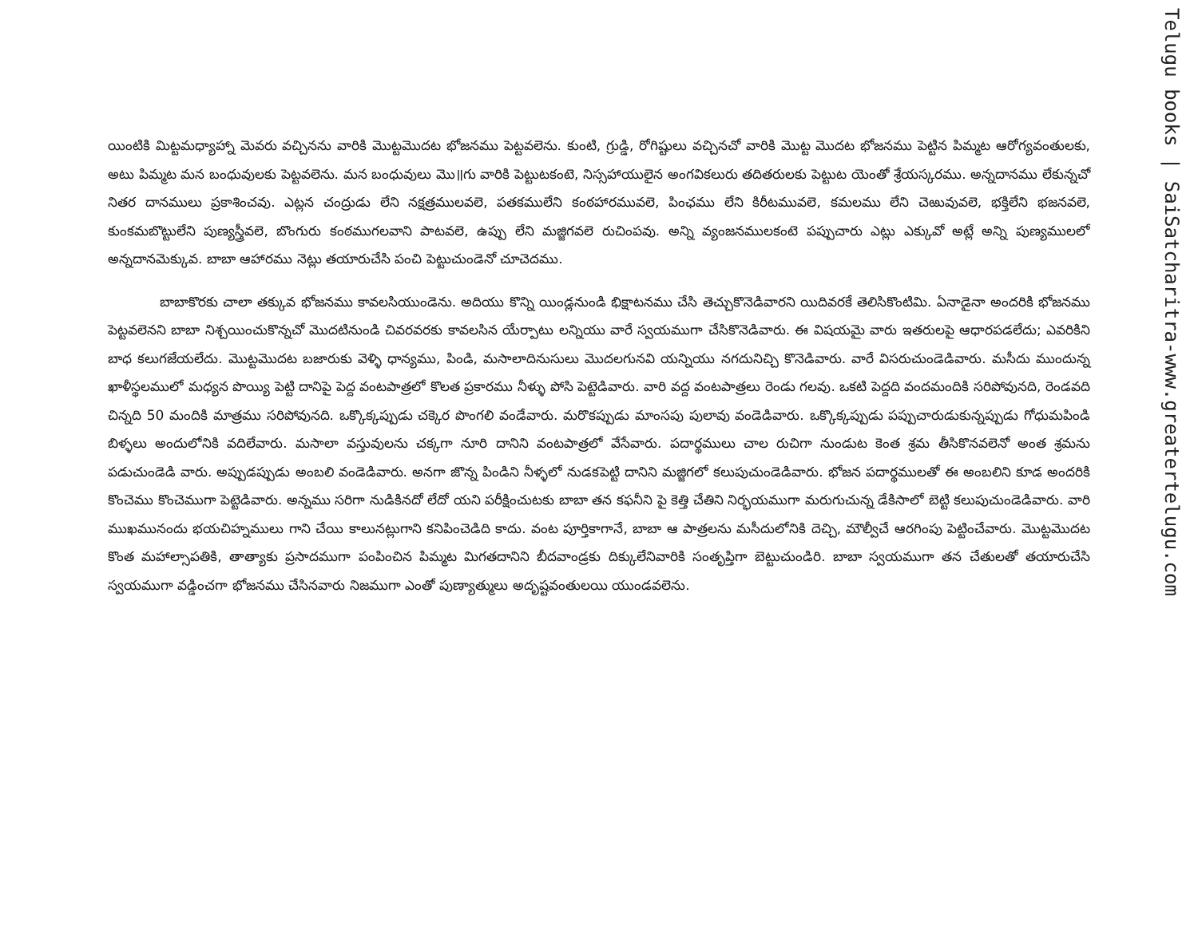యింటికి మిట్టమధ్యాహ్నా మెవరు వచ్చినను వారికి మొట్టమొదట భోజనము పెట్టవలెను. కుంటి, గ్రుడ్డి, రోగిష్టులు వచ్చినచో వారికి మొట్ట మొదట భోజనము పెట్టిన పిమ్మట ఆరోగ్యవంతులకు, అటు పిమ్మట మన బంధువులకు పెట్టవలెను. మన బంధువులు మొ॥గు వారికి పెట్టుటకంటె, నిస్సహాయులైన అంగవికలురు తదితరులకు పెట్టుట యెంతో శ్రేయస్కరము. అన్నదానము లేకున్నచో నితర దానములు ప్రకాశించవు. ఎట్లన చంద్రుడు లేని నక్షత్రములవలె, పతకములేని కంఠహారమువలె, పింఛము లేని కిరీటమువలె, కమలము లేని చెఱువువలె, భక్తిలేని భజనవలె, కుంకమబొట్టులేని పుణ్యస్త్రీవలె, బొంగురు కంఠముగలవాని పాటవలె, ఉప్పు లేని మజ్జిగవలె రుచింపవు. అన్ని వ్యంజనములకంటె పప్పుచారు ఎట్లు ఎక్కువో అట్లే అన్ని పుణ్యములలో అన్నదానమెక్కువ. బాబా ఆహారము నెట్లు తయారుచేసి పంచి పెట్టుచుండెనో చూచెదము.
బాబాకొరకు చాలా తక్కువ భోజనము కావలసియుండెను. అదియు కొన్ని యిండ్లనుండి భిక్షాటనము చేసి తెచ్చుకొనెడివారని యిదివరకే తెలిసికొంటిమి. ఏనాడైనా అందరికి భోజనము పెట్టవలెనని బాబా నిశ్చయించుకొన్నచో మొదటినుండి చివరవరకు కావలసిన యేర్పాటు లన్నియు వారే స్వయముగా చేసికొనెడివారు. ఈ విషయమై వారు ఇతరులపై ఆధారపడలేదు; ఎవరికిని బాధ కలుగజేయలేదు. మొట్టమొదట బజారుకు వెళ్ళి ధాన్యము, పిండి, మసాలాదినుసులు మొదలగునవి యన్నియు నగదునిచ్చి కొనెడివారు. వారే విసరుచుండెడివారు. మసీదు ముందున్న ఖాళీస్థలములో మధ్యన పొయ్యి పెట్టి దానిపై పెద్ద వంటపాత్రలో కొలత ప్రకారము నీళ్ళు పోసి పెట్టెడివారు. వారి వద్ద వంటపాత్రలు రెండు గలవు. ఒకటి పెద్దది వందమందికి సరిపోవునది, రెండవది చిన్నది 50 మందికి మాత్రము సరిపోవునది. ఒక్కొక్కప్పుడు చక్కెర పొంగలి వండేవారు. మరొకప్పుడు మాంసపు పులావు వండెడివారు. ఒక్కొక్కప్పుడు పప్పుచారుడుకున్నప్పుడు గోధుమపిండి బిళ్ళలు అందులోనికి వదిలేవారు. మసాలా వస్తువులను చక్కగా నూరి దానిని వంటపాత్రలో వేసేవారు. పదార్థములు చాల రుచిగా నుండుట కెంత శ్రమ తీసికొనవలెనో అంత శ్రమను పడుచుండెడి వారు. అప్పుడప్పుడు అంబలి వండెడివారు. అనగా జొన్న పిండిని నీళ్ళలో నుడకపెట్టి దానిని మజ్జిగలో కలుపుచుండెడివారు. భోజన పదార్థములతో ఈ అంబలిని కూడ అందరికి కొంచెము కొంచెముగా పెట్టెడివారు. అన్నము సరిగా నుడికినదో లేదో యని పరీక్షించుటకు బాబా తన కఫనీని పై కెత్తి చేతిని నిర్భయముగా మరుగుచున్న డేకిసాలో బెట్టి కలుపుచుండెడివారు. వారి ముఖమునందు భయచిహ్నములు గాని చేయి కాలునట్లుగాని కనిపించెడిది కాదు. వంట పూర్తికాగానే, బాబా ఆ పాత్రలను మసీదులోనికి దెచ్చి, మౌల్వీచే ఆరగింపు పెట్టించేవారు. మొట్టమొదట కొంత మహాల్సాపతికి, తాత్యాకు ప్రసాదముగా పంపించిన పిమ్మట మిగతదానిని బీదవాండ్రకు దిక్కులేనివారికి సంతృప్తిగా బెట్టుచుండిరి. బాబా స్వయముగా తన చేతులతో తయారుచేసి స్వయముగా వడ్డించగా భోజనము చేసినవారు నిజముగా ఎంతో పుణ్యాత్ములు అదృష్టవంతులయి యుండవలెను.
Telugu books | SaiSatcharitra-www.greatertelugu.com